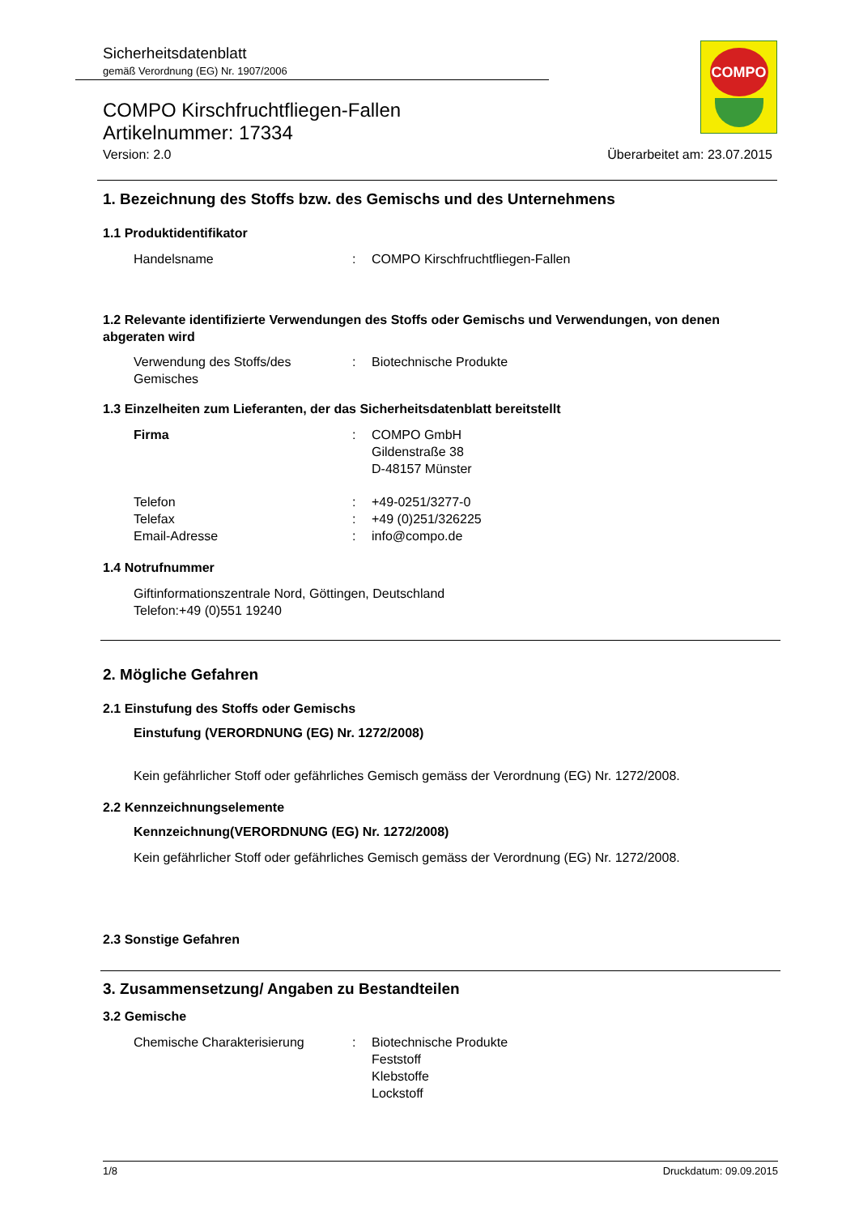Sicherheitsdatenblatt
gemäß Verordnung (EG) Nr. 1907/2006
COMPO
COMPO Kirschfruchtfliegen-Fallen
Artikelnummer: 17334
Version: 2.0 Überarbeitet am: 23.07.2015
1. Bezeichnung des Stoffs bzw. des Gemischs und des Unternehmens
1.1 Produktidentifikator
Handelsname: COMPO Kirschfruchtfliegen-Fallen
1.2 Relevante identifizierte Verwendungen des Stoffs oder Gemischs und Verwendungen, von denen abgeraten wird
Verwendung des Stoffs/des Gemisches: Biotechnische Produkte
1.3 Einzelheiten zum Lieferanten, der das Sicherheitsdatenblatt bereitstellt
Firma: COMPO GmbH
Gildenstraße 38
D-48157 Münster
Telefon: +49-0251/3277-0
Telefax: +49 (0)251/326225
Email-Adresse: info@compo.de
1.4 Notrufnummer
Giftinformationszentrale Nord, Göttingen, Deutschland
Telefon:+49 (0)551 19240
2. Mögliche Gefahren
2.1 Einstufung des Stoffs oder Gemischs
Einstufung (VERORDNUNG (EG) Nr. 1272/2008)
Kein gefährlicher Stoff oder gefährliches Gemisch gemäss der Verordnung (EG) Nr. 1272/2008.
2.2 Kennzeichnungselemente
Kennzeichnung(VERORDNUNG (EG) Nr. 1272/2008)
Kein gefährlicher Stoff oder gefährliches Gemisch gemäss der Verordnung (EG) Nr. 1272/2008.
2.3 Sonstige Gefahren
3. Zusammensetzung/ Angaben zu Bestandteilen
3.2 Gemische
Chemische Charakterisierung: Biotechnische Produkte
Feststoff
Klebstoffe
Lockstoff
1/8 Druckdatum: 09.09.2015